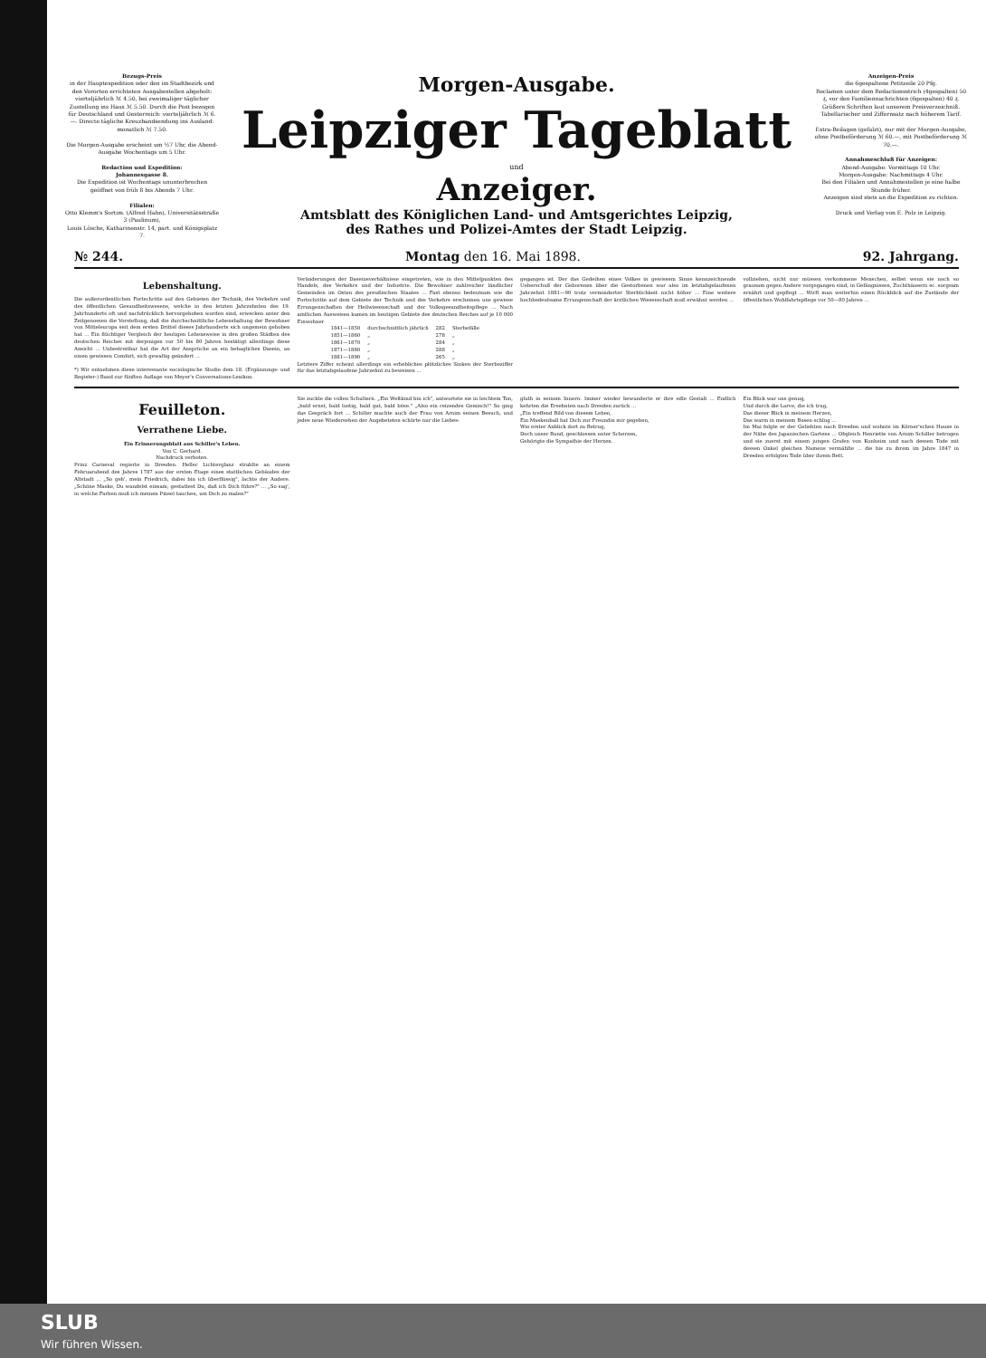Bezugs-Preis
in der Hauptexpedition oder den im Stadtbezirk und den Vororten errichteten Ausgabestellen abgeholt: vierteljährlich ℳ 4.50, bei zweimaliger täglicher Zustellung ins Haus ℳ 5.50. Durch die Post bezogen für Deutschland und Oesterreich: vierteljährlich ℳ 6.—. Directe tägliche Kreuzbandsendung ins Ausland: monatlich ℳ 7.50.
Die Morgen-Ausgabe erscheint um ½7 Uhr, die Abend-Ausgabe Wochentags um 5 Uhr.
Redaction und Expedition:
Johannesgasse 8.
Die Expedition ist Wochentags ununterbrochen geöffnet von früh 8 bis Abends 7 Uhr.
Filialen:
Otto Klemm's Sortim. (Alfred Hahn), Universitätsstraße 3 (Paulinum),
Louis Lösche, Katharinenstr. 14, part. und Königsplatz 7.
Morgen-Ausgabe.
Leipziger Tageblatt
und
Anzeiger.
Amtsblatt des Königlichen Land- und Amtsgerichtes Leipzig,
des Rathes und Polizei-Amtes der Stadt Leipzig.
Anzeigen-Preis
die 6gespaltene Petitzeile 20 Pfg.
Reclamen unter dem Redactionsstrich (4gespalten) 50 ₰, vor den Familiennachrichten (6gespalten) 40 ₰.
Größere Schriften laut unserem Preisverzeichniß. Tabellarischer und Ziffernsatz nach höherem Tarif.
Extra-Beilagen (gefalzt), nur mit der Morgen-Ausgabe, ohne Postbeförderung ℳ 60.—, mit Postbeförderung ℳ 70.—.
Annahmeschluß für Anzeigen:
Abend-Ausgabe: Vormittags 10 Uhr.
Morgen-Ausgabe: Nachmittags 4 Uhr.
Bei den Filialen und Annahmestellen je eine halbe Stunde früher.
Anzeigen sind stets an die Expedition zu richten.
Druck und Verlag von E. Polz in Leipzig.
№ 244. Montag den 16. Mai 1898. 92. Jahrgang.
Lebenshaltung.
Die außerordentlichen Fortschritte auf den Gebieten der Technik, des Verkehrs und des öffentlichen Gesundheitswesens, welche in den letzten Jahrzehnten des 19. Jahrhunderts oft und nachdrücklich hervorgehoben worden sind, erwecken unter den Zeitgenossen die Vorstellung, daß die durchschnittliche Lebenshaltung der Bewohner von Mitteleuropa seit dem ersten Drittel dieses Jahrhunderts sich ungemein gehoben hat ... Ein flüchtiger Vergleich der heutigen Lebensweise in den großen Städten des deutschen Reiches mit derjenigen vor 50 bis 80 Jahren bestätigt allerdings diese Ansicht ... Unbestreitbar hat die Art der Ansprüche an ein behagliches Dasein, an einen gewissen Comfort, sich gewaltig geändert ...
*) Wir entnehmen diese interessante sociologische Studie dem 18. (Ergänzungs- und Register-) Band zur fünften Auflage von Meyer's Conversations-Lexikon.
Veränderungen der Daseinsverhältnisse eingetreten, wie in den Mittelpunkten des Handels, des Verkehrs und der Industrie. Die Bewohner zahlreicher ländlicher Gemeinden im Osten des preußischen Staates ... Fast ebenso bedeutsam wie die Fortschritte auf dem Gebiete der Technik und des Verkehrs erscheinen uns gewisse Errungenschaften der Heilwissenschaft und der Volksgesundheitspflege ... Nach amtlichen Ausweisen kamen im heutigen Gebiete des deutschen Reiches auf je 10 000 Einwohner
| 1841—1850 | durchschnittlich jährlich | 282 | Sterbefälle |
| 1851—1860 | „ | 278 | „ |
| 1861—1870 | „ | 284 | „ |
| 1871—1880 | „ | 288 | „ |
| 1881—1890 | „ | 265 | „ |
Letztere Ziffer scheint allerdings ein erhebliches plötzliches Sinken der Sterbeziffer für das letztabgelaufene Jahrzehnt zu beweisen ...
gegangen ist. Der das Gedeihen eines Volkes in gewissem Sinne kennzeichnende Ueberschuß der Geborenen über die Gestorbenen war also im letztabgelaufenen Jahrzehnt 1881—90 trotz verminderter Sterblichkeit nicht höher ... Eine weitere hochbedeutsame Errungenschaft der ärztlichen Wissenschaft muß erwähnt werden ...
vollziehen, nicht nur müssen verkommene Menschen, selbst wenn sie noch so grausam gegen Andere vorgegangen sind, in Gefängnissen, Zuchthäusern ec. sorgsam ernährt und gepflegt ... Wirft man weiterhin einen Rückblick auf die Zustände der öffentlichen Wohlfahrtspflege vor 50—80 Jahren ...
Feuilleton.
Verrathene Liebe.
Ein Erinnerungsblatt aus Schiller's Leben.
Von C. Gerhard.
Nachdruck verboten.
Prinz Carneval regierte in Dresden. Heller Lichterglanz strahlte an einem Februarabend des Jahres 1787 aus der ersten Etage eines stattlichen Gebäudes der Altstadt ... „So geh', mein Friedrich, dabei bin ich überflüssig", lachte der Andere. „Schöne Maske, Du wandelst einsam; gestattest Du, daß ich Dich führe?" ... „So sag', in welche Farben muß ich meinen Pinsel tauchen, um Dich zu malen?"
Sie zuckte die vollen Schultern. „Ein Weltkind bin ich", antwortete sie in leichtem Ton, „bald ernst, bald lustig, bald gut, bald böse." „Also ein reizendes Gemisch!" So ging das Gespräch fort ... Schiller machte auch der Frau von Arnim seinen Besuch, und jedes neue Wiedersehen der Angebeteten schürte nur die Liebes-
gluth in seinem Innern. Immer wieder bewunderte er ihre edle Gestalt ... Endlich kehrten die Ersehnten nach Dresden zurück ...
„Ein treffend Bild von diesem Leben,
Ein Maskenball hat Dich zur Freundin mir gegeben,
Wie erster Anblick dort zu Betrug,
Doch unser Bund, geschlossen unter Scherzen,
Gehörigte die Sympathie der Herzen.
Ein Blick war uns genug,
Und durch die Larve, die ich trug,
Das dieser Blick in meinem Herzen,
Das warm in meinem Busen schlug ...
Im Mai folgte er der Geliebten nach Dresden und wohnte im Körner'schen Hause in der Nähe des Japanischen Gartens ... Obgleich Henriette von Arnim Schiller betrogen und sie zuerst mit einem jungen Grafen von Kunheim und nach dessen Tode mit dessen Onkel gleichen Namens vermählte ... die bis zu ihrem im Jahre 1847 in Dresden erfolgten Tode über ihrem Bett.
SLUB
Wir führen Wissen.